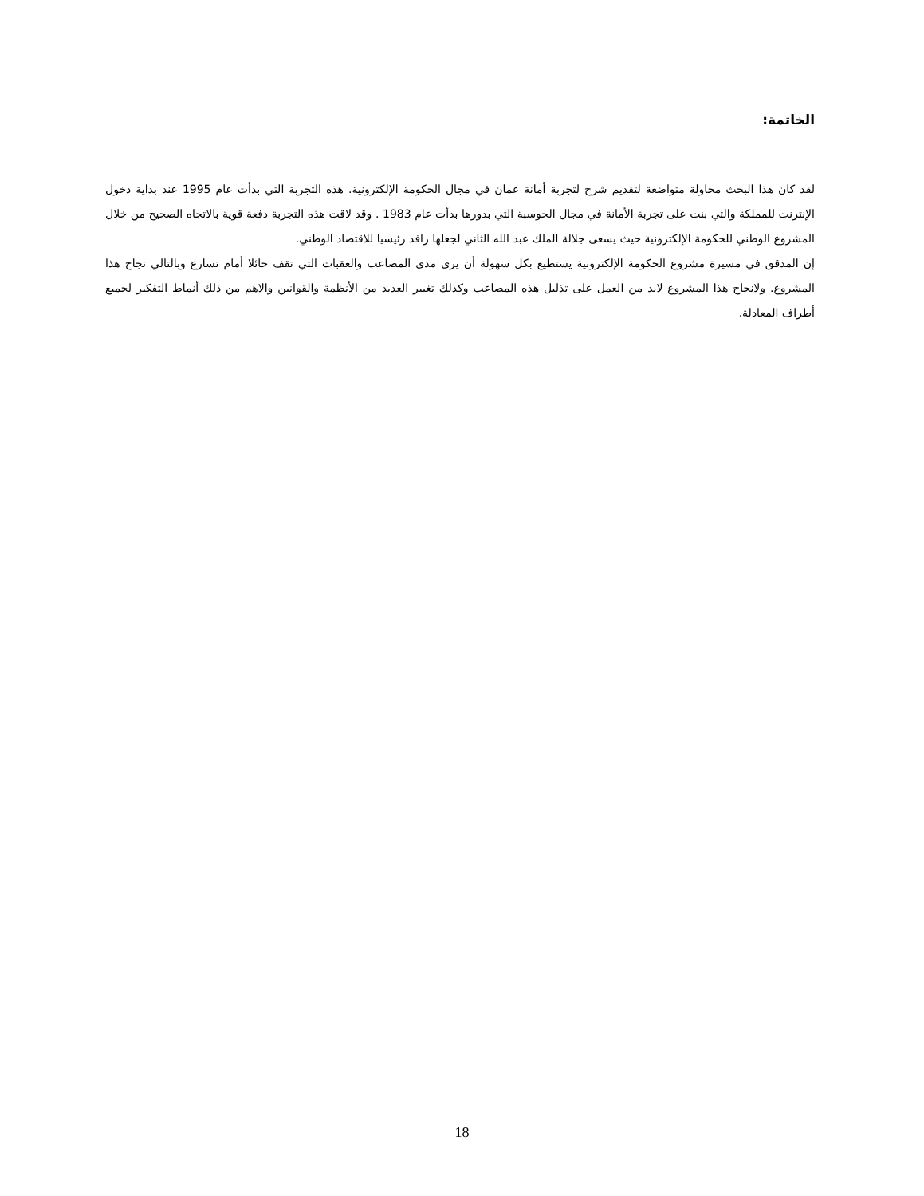الخاتمة:
لقد كان هذا البحث محاولة متواضعة لتقديم شرح لتجربة أمانة عمان في مجال الحكومة الإلكترونية. هذه التجربة التي بدأت عام 1995 عند بداية دخول الإنترنت للمملكة والتي بنت على تجربة الأمانة في مجال الحوسبة التي بدورها بدأت عام 1983 . وقد لاقت هذه التجربة دفعة قوية بالاتجاه الصحيح من خلال المشروع الوطني للحكومة الإلكترونية حيث يسعى جلالة الملك عبد الله الثاني لجعلها رافد رئيسيا للاقتصاد الوطني.
إن المدقق في مسيرة مشروع الحكومة الإلكترونية يستطيع بكل سهولة أن يرى مدى المصاعب والعقبات التي تقف حائلا أمام تسارع وبالتالي نجاح هذا المشروع. ولانجاح هذا المشروع لابد من العمل على تذليل هذه المصاعب وكذلك تغيير العديد من الأنظمة والقوانين والاهم من ذلك أنماط التفكير لجميع أطراف المعادلة.
18